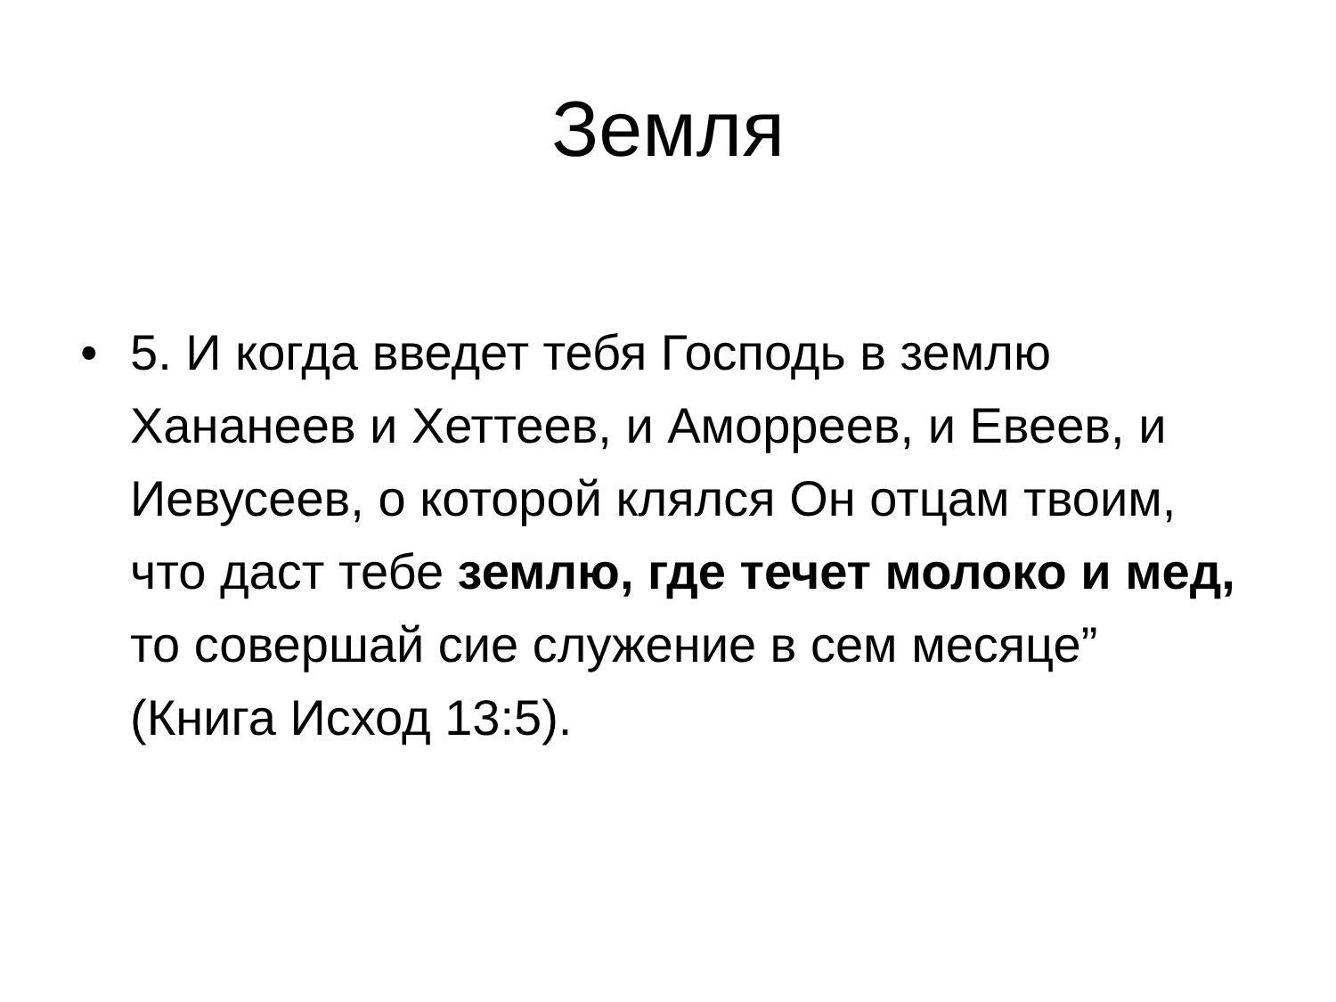Земля
• 5. И когда введет тебя Господь в землю Хананеев и Хеттеев, и Аморреев, и Евеев, и Иевусеев, о которой клялся Он отцам твоим, что даст тебе землю, где течет молоко и мед, то совершай сие служение в сем месяце” (Книга Исход 13:5).